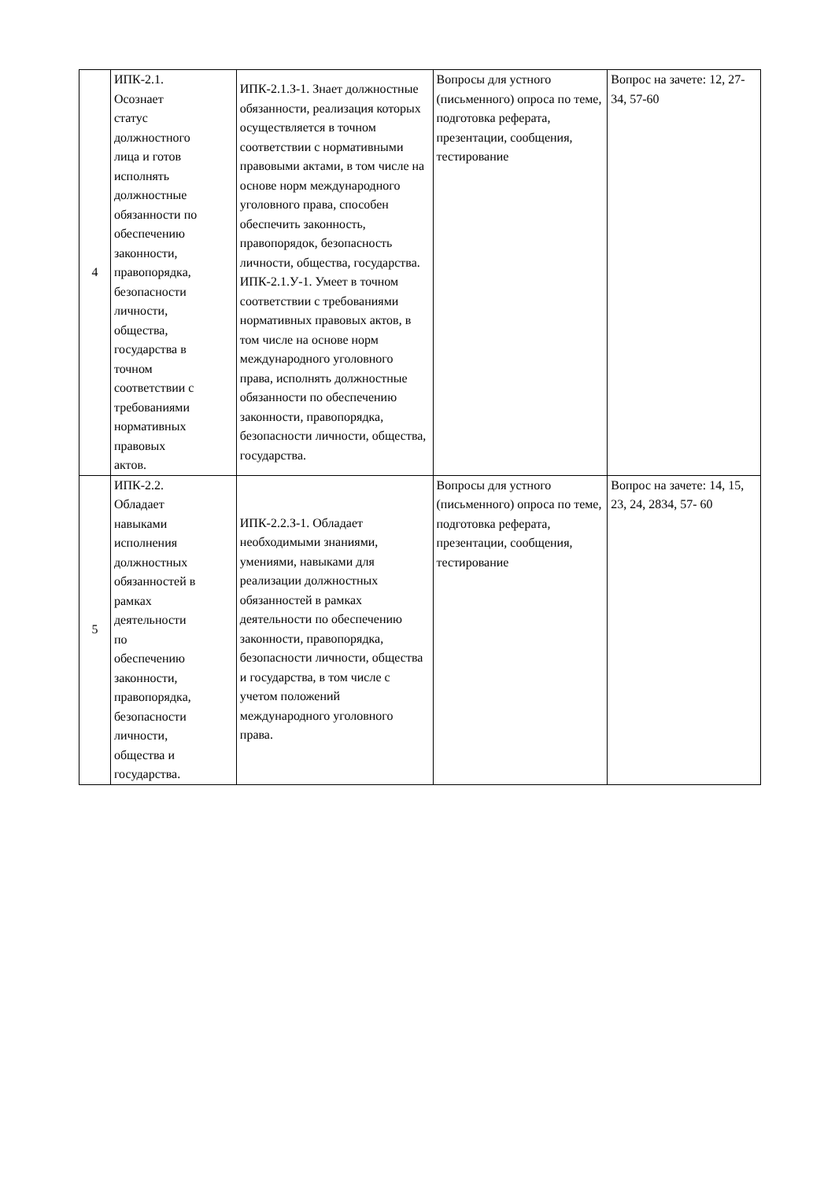| 4 | ИПК-2.1. Осознает статус должностного лица и готов исполнять должностные обязанности по обеспечению законности, правопорядка, безопасности личности, общества, государства в точном соответствии с требованиями нормативных правовых актов. | ИПК-2.1.З-1. Знает должностные обязанности, реализация которых осуществляется в точном соответствии с нормативными правовыми актами, в том числе на основе норм международного уголовного права, способен обеспечить законность, правопорядок, безопасность личности, общества, государства. ИПК-2.1.У-1. Умеет в точном соответствии с требованиями нормативных правовых актов, в том числе на основе норм международного уголовного права, исполнять должностные обязанности по обеспечению законности, правопорядка, безопасности личности, общества, государства. | Вопросы для устного (письменного) опроса по теме, подготовка реферата, презентации, сообщения, тестирование | Вопрос на зачете: 12, 27-34, 57-60 |
| 5 | ИПК-2.2. Обладает навыками исполнения должностных обязанностей в рамках деятельности по обеспечению законности, правопорядка, безопасности личности, общества и государства. | ИПК-2.2.З-1. Обладает необходимыми знаниями, умениями, навыками для реализации должностных обязанностей в рамках деятельности по обеспечению законности, правопорядка, безопасности личности, общества и государства, в том числе с учетом положений международного уголовного права. | Вопросы для устного (письменного) опроса по теме, подготовка реферата, презентации, сообщения, тестирование | Вопрос на зачете: 14, 15, 23, 24, 2834, 57- 60 |